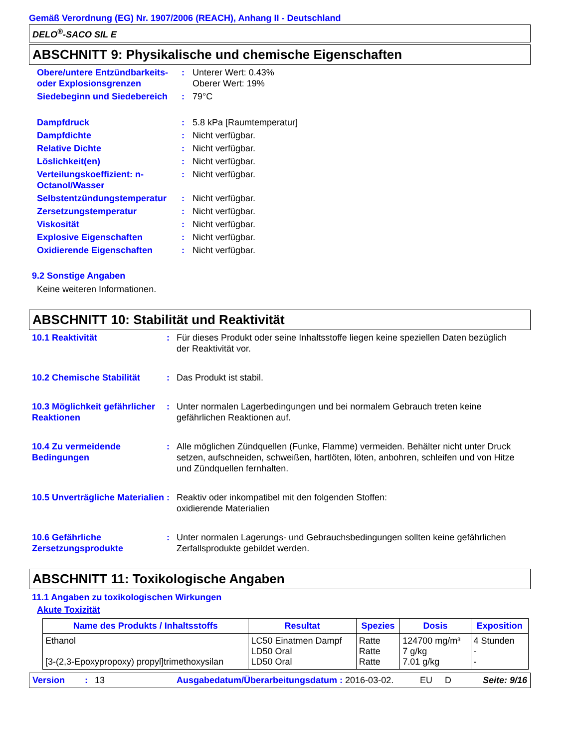Gemäß Verordnung (EG) Nr. 1907/2006 (REACH), Anhang II - Deutschland
DELO<sup>®</sup>-SACO SIL E
ABSCHNITT 9: Physikalische und chemische Eigenschaften
Obere/untere Entzündbarkeits- oder Explosionsgrenzen
: Unterer Wert: 0.43%
Oberer Wert: 19%
Siedebeginn und Siedebereich
: 79°C
Dampfdruck : 5.8 kPa [Raumtemperatur]
Dampfdichte : Nicht verfügbar.
Relative Dichte : Nicht verfügbar.
Löslichkeit(en) : Nicht verfügbar.
Verteilungskoeffizient: n-Octanol/Wasser
: Nicht verfügbar.
Selbstentzündungstemperatur
: Nicht verfügbar.
Zersetzungstemperatur : Nicht verfügbar.
Viskosität : Nicht verfügbar.
Explosive Eigenschaften : Nicht verfügbar.
Oxidierende Eigenschaften : Nicht verfügbar.
9.2 Sonstige Angaben
Keine weiteren Informationen.
ABSCHNITT 10: Stabilität und Reaktivität
10.1 Reaktivität : Für dieses Produkt oder seine Inhaltsstoffe liegen keine speziellen Daten bezüglich der Reaktivität vor.
10.2 Chemische Stabilität : Das Produkt ist stabil.
10.3 Möglichkeit gefährlicher Reaktionen
: Unter normalen Lagerbedingungen und bei normalem Gebrauch treten keine gefährlichen Reaktionen auf.
10.4 Zu vermeidende Bedingungen
: Alle möglichen Zündquellen (Funke, Flamme) vermeiden. Behälter nicht unter Druck setzen, aufschneiden, schweißen, hartlöten, löten, anbohren, schleifen und von Hitze und Zündquellen fernhalten.
10.5 Unverträgliche Materialien
: Reaktiv oder inkompatibel mit den folgenden Stoffen:
oxidierende Materialien
10.6 Gefährliche Zersetzungsprodukte
: Unter normalen Lagerungs- und Gebrauchsbedingungen sollten keine gefährlichen Zerfallsprodukte gebildet werden.
ABSCHNITT 11: Toxikologische Angaben
11.1 Angaben zu toxikologischen Wirkungen
Akute Toxizität
| Name des Produkts / Inhaltsstoffs | Resultat | Spezies | Dosis | Exposition |
| --- | --- | --- | --- | --- |
| Ethanol [3-(2,3-Epoxypropoxy) propyl]trimethoxysilan | LC50 Einatmen Dampf LD50 Oral LD50 Oral | Ratte Ratte Ratte | 124700 mg/m³ 7 g/kg 7.01 g/kg | 4 Stunden - - |
Version: 13 Ausgabedatum/Überarbeitungsdatum : 2016-03-02. EU D Seite: 9/16